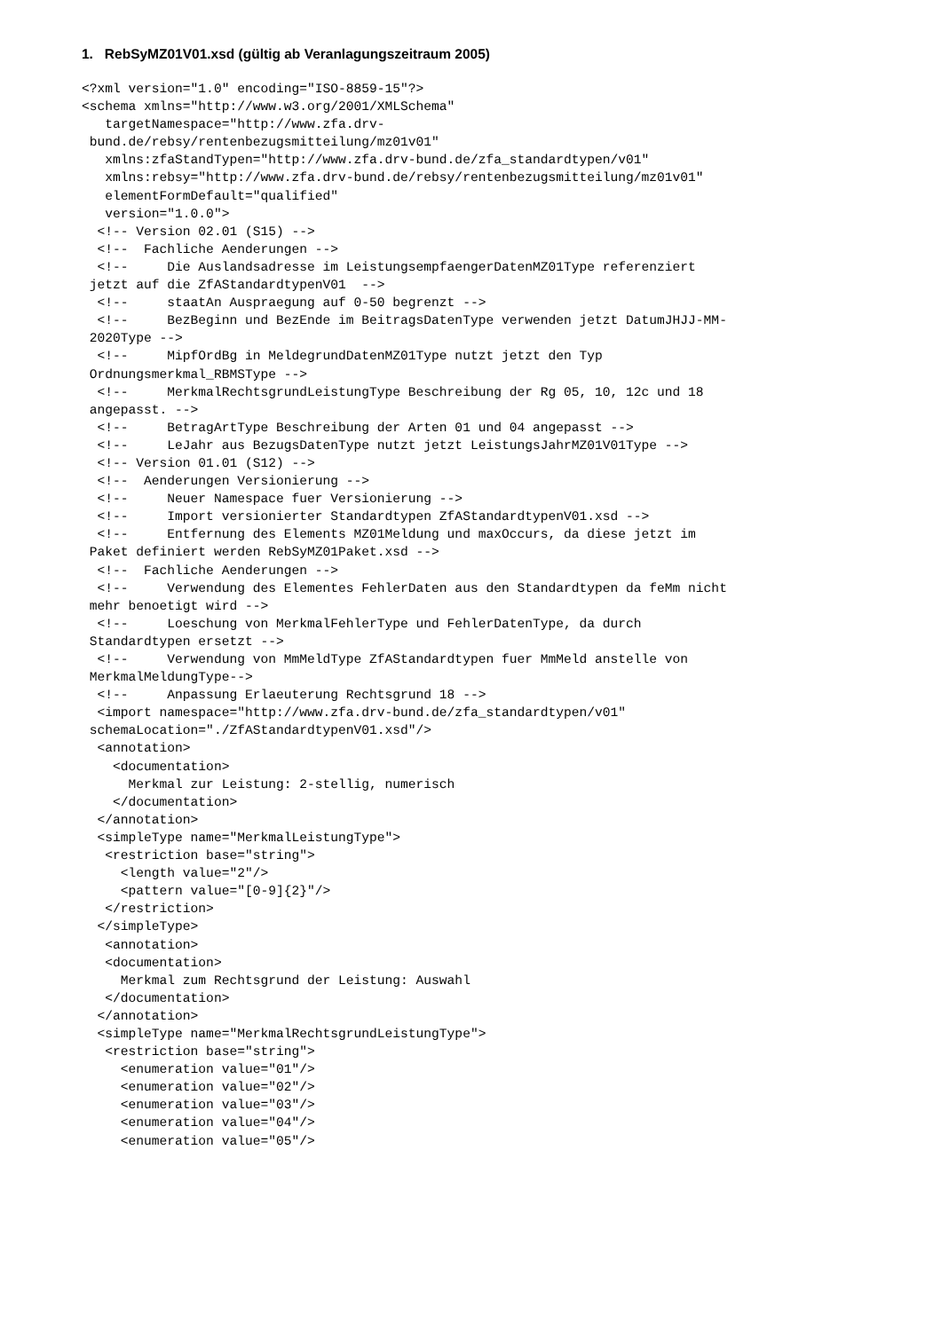1. RebSyMZ01V01.xsd (gültig ab Veranlagungszeitraum 2005)
<?xml version="1.0" encoding="ISO-8859-15"?>
<schema xmlns="http://www.w3.org/2001/XMLSchema"
   targetNamespace="http://www.zfa.drv-
 bund.de/rebsy/rentenbezugsmitteilung/mz01v01"
   xmlns:zfaStandTypen="http://www.zfa.drv-bund.de/zfa_standardtypen/v01"
   xmlns:rebsy="http://www.zfa.drv-bund.de/rebsy/rentenbezugsmitteilung/mz01v01"
   elementFormDefault="qualified"
   version="1.0.0">
  <!-- Version 02.01 (S15) -->
  <!--  Fachliche Aenderungen -->
  <!--     Die Auslandsadresse im LeistungsempfaengerDatenMZ01Type referenziert
 jetzt auf die ZfAStandardtypenV01  -->
  <!--     staatAn Auspraegung auf 0-50 begrenzt -->
  <!--     BezBeginn und BezEnde im BeitragsDatenType verwenden jetzt DatumJHJJ-MM-
 2020Type -->
  <!--     MipfOrdBg in MeldegrundDatenMZ01Type nutzt jetzt den Typ
 Ordnungsmerkmal_RBMSType -->
  <!--     MerkmalRechtsgrundLeistungType Beschreibung der Rg 05, 10, 12c und 18
 angepasst. -->
  <!--     BetragArtType Beschreibung der Arten 01 und 04 angepasst -->
  <!--     LeJahr aus BezugsDatenType nutzt jetzt LeistungsJahrMZ01V01Type -->
  <!-- Version 01.01 (S12) -->
  <!--  Aenderungen Versionierung -->
  <!--     Neuer Namespace fuer Versionierung -->
  <!--     Import versionierter Standardtypen ZfAStandardtypenV01.xsd -->
  <!--     Entfernung des Elements MZ01Meldung und maxOccurs, da diese jetzt im
 Paket definiert werden RebSyMZ01Paket.xsd -->
  <!--  Fachliche Aenderungen -->
  <!--     Verwendung des Elementes FehlerDaten aus den Standardtypen da feMm nicht
 mehr benoetigt wird -->
  <!--     Loeschung von MerkmalFehlerType und FehlerDatenType, da durch
 Standardtypen ersetzt -->
  <!--     Verwendung von MmMeldType ZfAStandardtypen fuer MmMeld anstelle von
 MerkmalMeldungType-->
  <!--     Anpassung Erlaeuterung Rechtsgrund 18 -->
  <import namespace="http://www.zfa.drv-bund.de/zfa_standardtypen/v01"
 schemaLocation="./ZfAStandardtypenV01.xsd"/>
  <annotation>
    <documentation>
      Merkmal zur Leistung: 2-stellig, numerisch
    </documentation>
  </annotation>
  <simpleType name="MerkmalLeistungType">
   <restriction base="string">
     <length value="2"/>
     <pattern value="[0-9]{2}"/>
   </restriction>
  </simpleType>
   <annotation>
   <documentation>
     Merkmal zum Rechtsgrund der Leistung: Auswahl
   </documentation>
  </annotation>
  <simpleType name="MerkmalRechtsgrundLeistungType">
   <restriction base="string">
     <enumeration value="01"/>
     <enumeration value="02"/>
     <enumeration value="03"/>
     <enumeration value="04"/>
     <enumeration value="05"/>